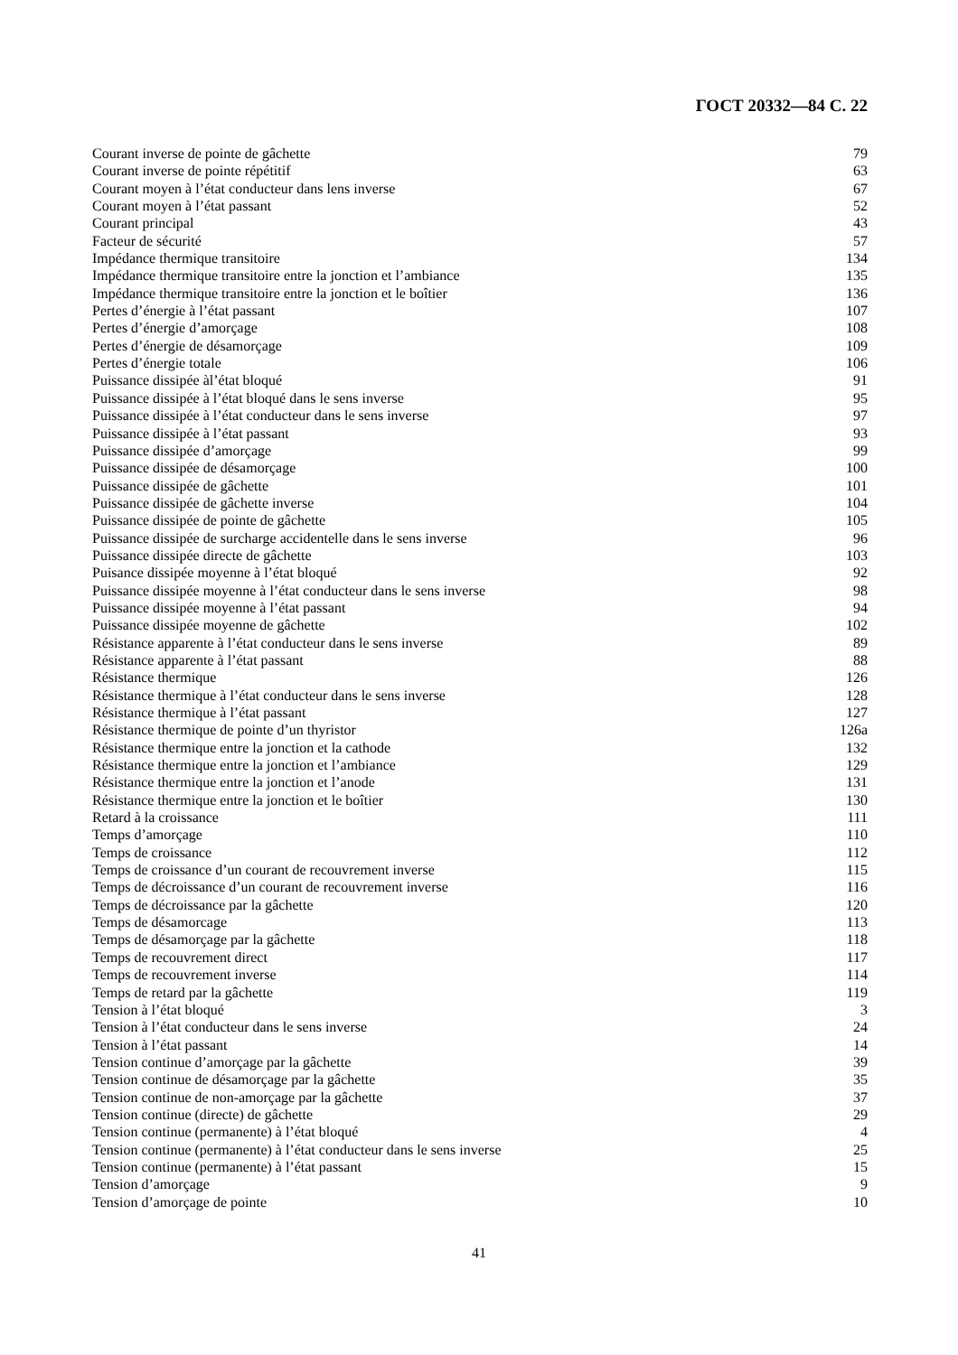ГОСТ 20332—84 С. 22
Courant inverse de pointe de gâchette 79
Courant inverse de pointe répétitif 63
Courant moyen à l’état conducteur dans lens inverse 67
Courant moyen à l’état passant 52
Courant principal 43
Facteur de sécurité 57
Impédance thermique transitoire 134
Impédance thermique transitoire entre la jonction et l’ambiance 135
Impédance thermique transitoire entre la jonction et le boîtier 136
Pertes d’énergie à l’état passant 107
Pertes d’énergie d’amorçage 108
Pertes d’énergie de désamorçage 109
Pertes d’énergie totale 106
Puissance dissipée àl’état bloqué 91
Puissance dissipée à l’état bloqué dans le sens inverse 95
Puissance dissipée à l’état conducteur dans le sens inverse 97
Puissance dissipée à l’état passant 93
Puissance dissipée d’amorçage 99
Puissance dissipée de désamorçage 100
Puissance dissipée de gâchette 101
Puissance dissipée de gâchette inverse 104
Puissance dissipée de pointe de gâchette 105
Puissance dissipée de surcharge accidentelle dans le sens inverse 96
Puissance dissipée directe de gâchette 103
Puisance dissipée moyenne à l’état bloqué 92
Puissance dissipée moyenne à l’état conducteur dans le sens inverse 98
Puissance dissipée moyenne à l’état passant 94
Puissance dissipée moyenne de gâchette 102
Résistance apparente à l’état conducteur dans le sens inverse 89
Résistance apparente à l’état passant 88
Résistance thermique 126
Résistance thermique à l’état conducteur dans le sens inverse 128
Résistance thermique à l’état passant 127
Résistance thermique de pointe d’un thyristor 126a
Résistance thermique entre la jonction et la cathode 132
Résistance thermique entre la jonction et l’ambiance 129
Résistance thermique entre la jonction et l’anode 131
Résistance thermique entre la jonction et le boîtier 130
Retard à la croissance 111
Temps d’amorçage 110
Temps de croissance 112
Temps de croissance d’un courant de recouvrement inverse 115
Temps de décroissance d’un courant de recouvrement inverse 116
Temps de décroissance par la gâchette 120
Temps de désamorcage 113
Temps de désamorçage par la gâchette 118
Temps de recouvrement direct 117
Temps de recouvrement inverse 114
Temps de retard par la gâchette 119
Tension à l’état bloqué 3
Tension à l’état conducteur dans le sens inverse 24
Tension à l’état passant 14
Tension continue d’amorçage par la gâchette 39
Tension continue de désamorçage par la gâchette 35
Tension continue de non-amorçage par la gâchette 37
Tension continue (directe) de gâchette 29
Tension continue (permanente) à l’état bloqué 4
Tension continue (permanente) à l’état conducteur dans le sens inverse 25
Tension continue (permanente) à l’état passant 15
Tension d’amorçage 9
Tension d’amorçage de pointe 10
41